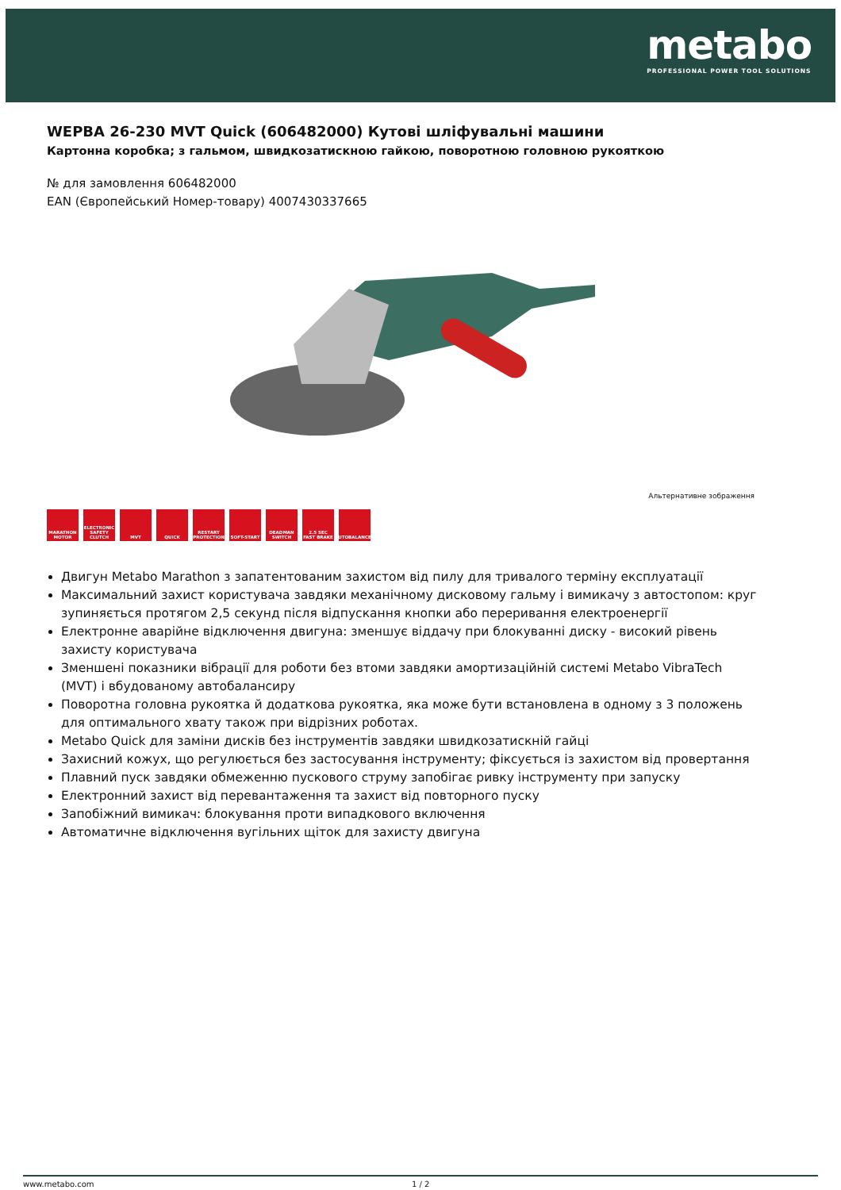metabo
PROFESSIONAL POWER TOOL SOLUTIONS
WEPBA 26-230 MVT Quick (606482000) Кутові шліфувальні машини
Картонна коробка; з гальмом, швидкозатискною гайкою, поворотною головною рукояткою
№ для замовлення 606482000
EAN (Європейський Номер-товару) 4007430337665
Альтернативне зображення
MARATHON MOTOR
ELECTRONIC SAFETY CLUTCH
MVT QUICK RESTART PROTECTION
SOFT-START DEADMAN SWITCH
2.5 SEC FAST BRAKE
AUTOBALANCER
Двигун Metabo Marathon з запатентованим захистом від пилу для тривалого терміну експлуатації
Максимальний захист користувача завдяки механічному дисковому гальму і вимикачу з автостопом: круг зупиняється протягом 2,5 секунд після відпускання кнопки або переривання електроенергії
Електронне аварійне відключення двигуна: зменшує віддачу при блокуванні диску - високий рівень захисту користувача
Зменшені показники вібрації для роботи без втоми завдяки амортизаційній системі Metabo VibraTech (MVT) і вбудованому автобалансиру
Поворотна головна рукоятка й додаткова рукоятка, яка може бути встановлена в одному з 3 положень для оптимального хвату також при відрізних роботах.
Metabo Quick для заміни дисків без інструментів завдяки швидкозатискній гайці
Захисний кожух, що регулюється без застосування інструменту; фіксується із захистом від провертання
Плавний пуск завдяки обмеженню пускового струму запобігає ривку інструменту при запуску
Електронний захист від перевантаження та захист від повторного пуску
Запобіжний вимикач: блокування проти випадкового включення
Автоматичне відключення вугільних щіток для захисту двигуна
www.metabo.com 1 / 2